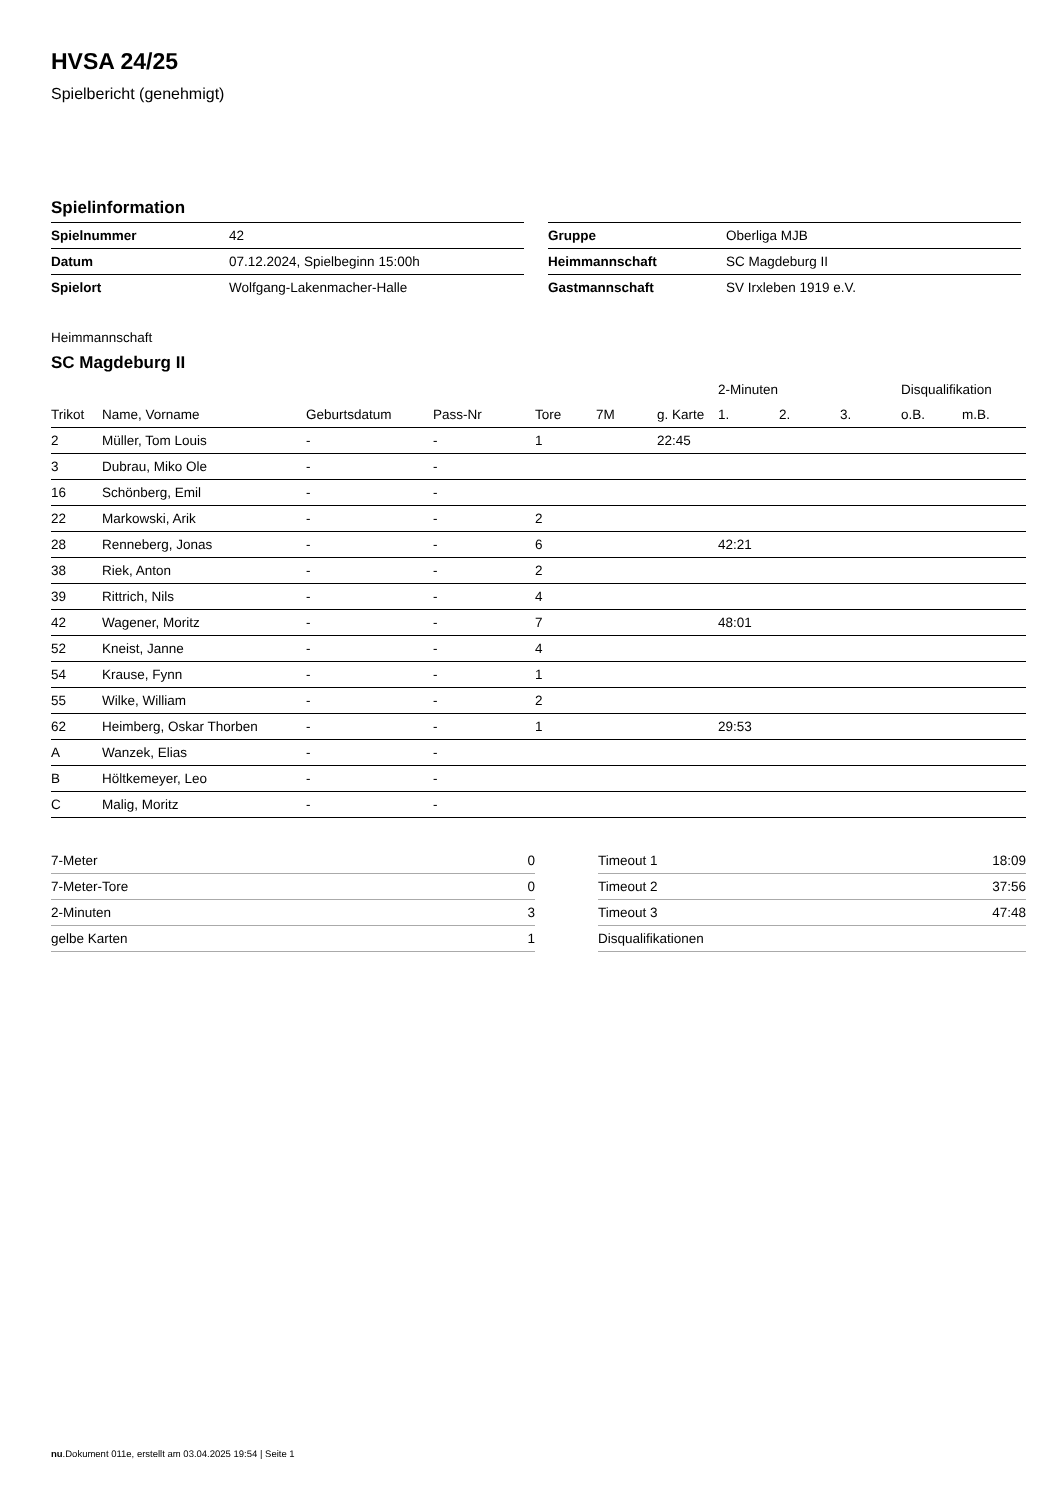HVSA 24/25
Spielbericht (genehmigt)
Spielinformation
| Spielnummer | 42 |
| Datum | 07.12.2024, Spielbeginn 15:00h |
| Spielort | Wolfgang-Lakenmacher-Halle |
| Gruppe | Oberliga MJB |
| Heimmannschaft | SC Magdeburg II |
| Gastmannschaft | SV Irxleben 1919 e.V. |
Heimmannschaft
SC Magdeburg II
| | | | | | | | 2-Minuten | | | Disqualifikation | |
| --- | --- | --- | --- | --- | --- | --- | --- | --- | --- | --- | --- |
| Trikot | Name, Vorname | Geburtsdatum | Pass-Nr | Tore | 7M | g. Karte | 1. | 2. | 3. | o.B. | m.B. |
| 2 | Müller, Tom Louis | - | - | 1 | | 22:45 | | | | | |
| 3 | Dubrau, Miko Ole | - | - | | | | | | | | |
| 16 | Schönberg, Emil | - | - | | | | | | | | |
| 22 | Markowski, Arik | - | - | 2 | | | | | | | |
| 28 | Renneberg, Jonas | - | - | 6 | | | 42:21 | | | | |
| 38 | Riek, Anton | - | - | 2 | | | | | | | |
| 39 | Rittrich, Nils | - | - | 4 | | | | | | | |
| 42 | Wagener, Moritz | - | - | 7 | | | 48:01 | | | | |
| 52 | Kneist, Janne | - | - | 4 | | | | | | | |
| 54 | Krause, Fynn | - | - | 1 | | | | | | | |
| 55 | Wilke, William | - | - | 2 | | | | | | | |
| 62 | Heimberg, Oskar Thorben | - | - | 1 | | | 29:53 | | | | |
| A | Wanzek, Elias | - | - | | | | | | | | |
| B | Höltkemeyer, Leo | - | - | | | | | | | | |
| C | Malig, Moritz | - | - | | | | | | | | |
| 7-Meter | 0 |
| 7-Meter-Tore | 0 |
| 2-Minuten | 3 |
| gelbe Karten | 1 |
| Timeout 1 | 18:09 |
| Timeout 2 | 37:56 |
| Timeout 3 | 47:48 |
| Disqualifikationen | |
nu.Dokument 011e, erstellt am 03.04.2025 19:54 | Seite 1